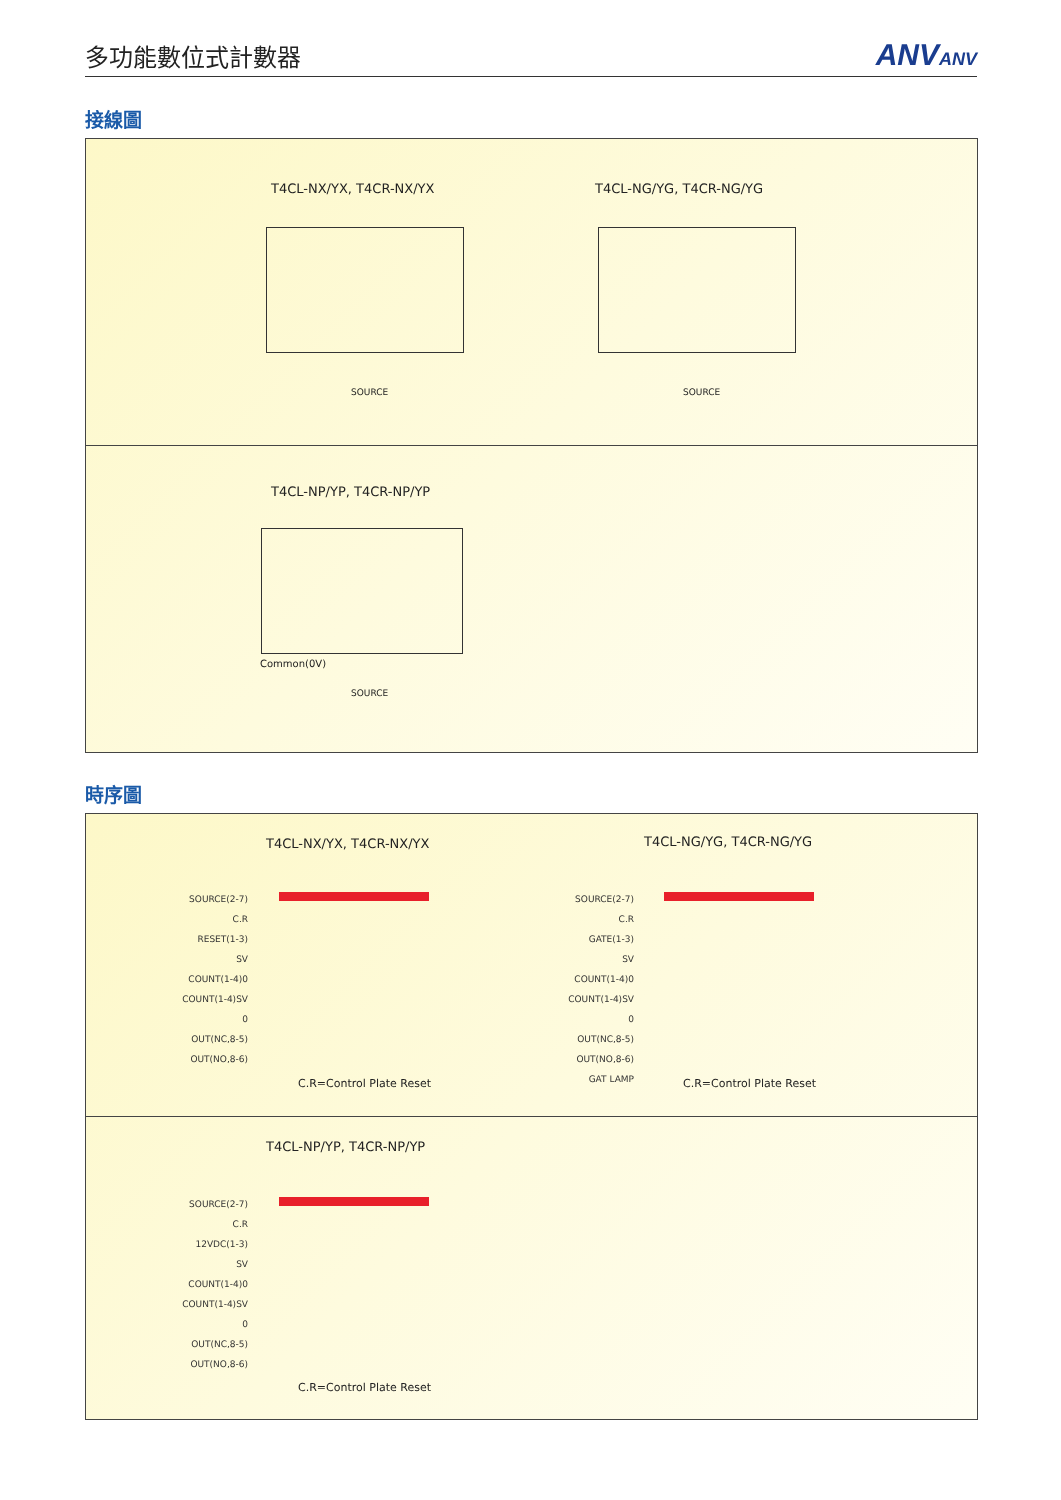多功能數位式計數器
ANVANV
接線圖
T4CL-NX/YX, T4CR-NX/YX T4CL-NG/YG, T4CR-NG/YG
SOURCE SOURCE
T4CL-NP/YP, T4CR-NP/YP
Common(0V)
SOURCE
時序圖
T4CL-NX/YX, T4CR-NX/YX
SOURCE(2-7)
C.R
RESET(1-3)
SV
COUNT(1-4)0
COUNT(1-4)SV
0
OUT(NC,8-5)
OUT(NO,8-6)
C.R=Control Plate Reset
T4CL-NG/YG, T4CR-NG/YG
SOURCE(2-7)
C.R
GATE(1-3)
SV
COUNT(1-4)0
COUNT(1-4)SV
0
OUT(NC,8-5)
OUT(NO,8-6)
GAT LAMP
C.R=Control Plate Reset
T4CL-NP/YP, T4CR-NP/YP
SOURCE(2-7)
C.R
12VDC(1-3)
SV
COUNT(1-4)0
COUNT(1-4)SV
0
OUT(NC,8-5)
OUT(NO,8-6)
C.R=Control Plate Reset